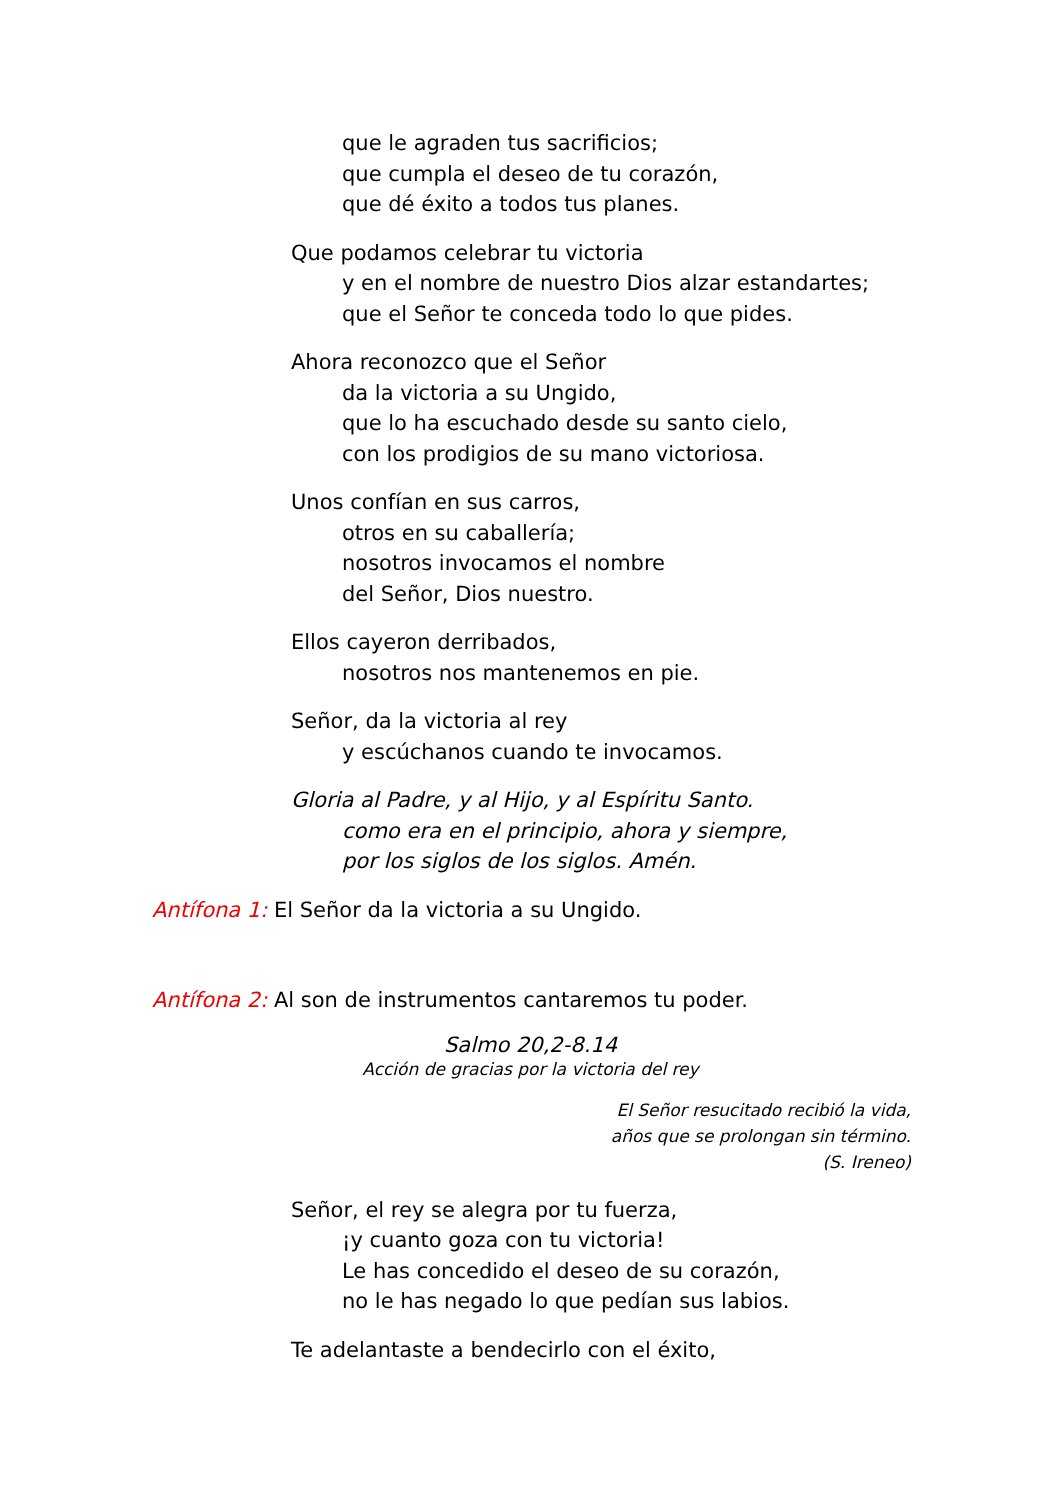que le agraden tus sacrificios;
que cumpla el deseo de tu corazón,
que dé éxito a todos tus planes.
Que podamos celebrar tu victoria
y en el nombre de nuestro Dios alzar estandartes;
que el Señor te conceda todo lo que pides.
Ahora reconozco que el Señor
da la victoria a su Ungido,
que lo ha escuchado desde su santo cielo,
con los prodigios de su mano victoriosa.
Unos confían en sus carros,
otros en su caballería;
nosotros invocamos el nombre
del Señor, Dios nuestro.
Ellos cayeron derribados,
nosotros nos mantenemos en pie.
Señor, da la victoria al rey
y escúchanos cuando te invocamos.
Gloria al Padre, y al Hijo, y al Espíritu Santo.
como era en el principio, ahora y siempre,
por los siglos de los siglos. Amén.
Antífona 1: El Señor da la victoria a su Ungido.
Antífona 2: Al son de instrumentos cantaremos tu poder.
Salmo 20,2-8.14
Acción de gracias por la victoria del rey
El Señor resucitado recibió la vida,
años que se prolongan sin término.
(S. Ireneo)
Señor, el rey se alegra por tu fuerza,
¡y cuanto goza con tu victoria!
Le has concedido el deseo de su corazón,
no le has negado lo que pedían sus labios.
Te adelantaste a bendecirlo con el éxito,